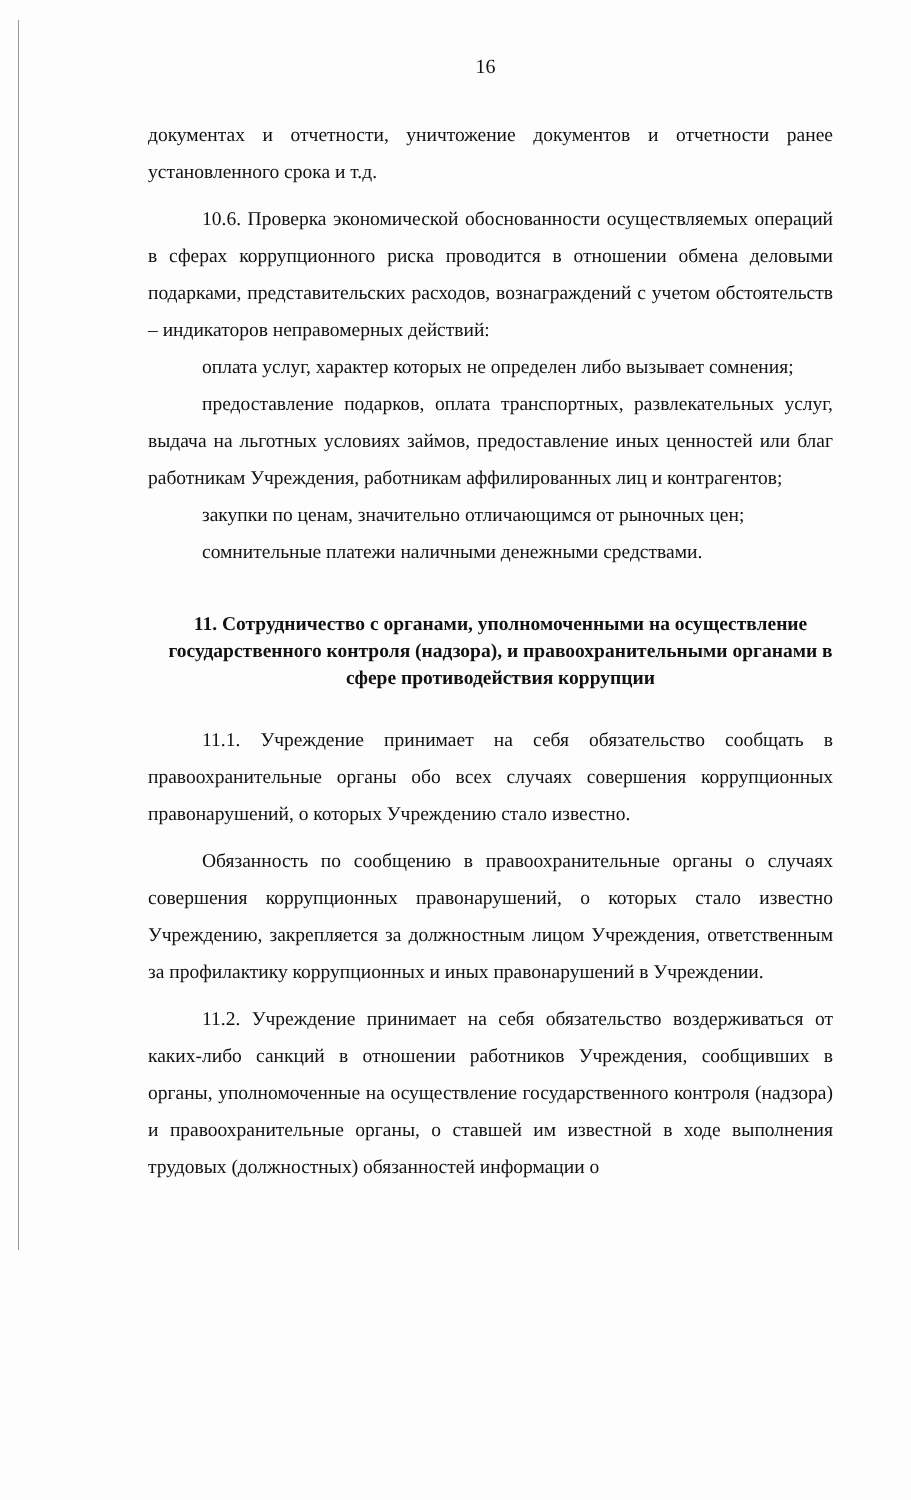16
документах и отчетности, уничтожение документов и отчетности ранее установленного срока и т.д.
10.6. Проверка экономической обоснованности осуществляемых операций в сферах коррупционного риска проводится в отношении обмена деловыми подарками, представительских расходов, вознаграждений с учетом обстоятельств – индикаторов неправомерных действий:
оплата услуг, характер которых не определен либо вызывает сомнения;
предоставление подарков, оплата транспортных, развлекательных услуг, выдача на льготных условиях займов, предоставление иных ценностей или благ работникам Учреждения, работникам аффилированных лиц и контрагентов;
закупки по ценам, значительно отличающимся от рыночных цен;
сомнительные платежи наличными денежными средствами.
11. Сотрудничество с органами, уполномоченными на осуществление государственного контроля (надзора), и правоохранительными органами в сфере противодействия коррупции
11.1. Учреждение принимает на себя обязательство сообщать в правоохранительные органы обо всех случаях совершения коррупционных правонарушений, о которых Учреждению стало известно.
Обязанность по сообщению в правоохранительные органы о случаях совершения коррупционных правонарушений, о которых стало известно Учреждению, закрепляется за должностным лицом Учреждения, ответственным за профилактику коррупционных и иных правонарушений в Учреждении.
11.2. Учреждение принимает на себя обязательство воздерживаться от каких-либо санкций в отношении работников Учреждения, сообщивших в органы, уполномоченные на осуществление государственного контроля (надзора) и правоохранительные органы, о ставшей им известной в ходе выполнения трудовых (должностных) обязанностей информации о